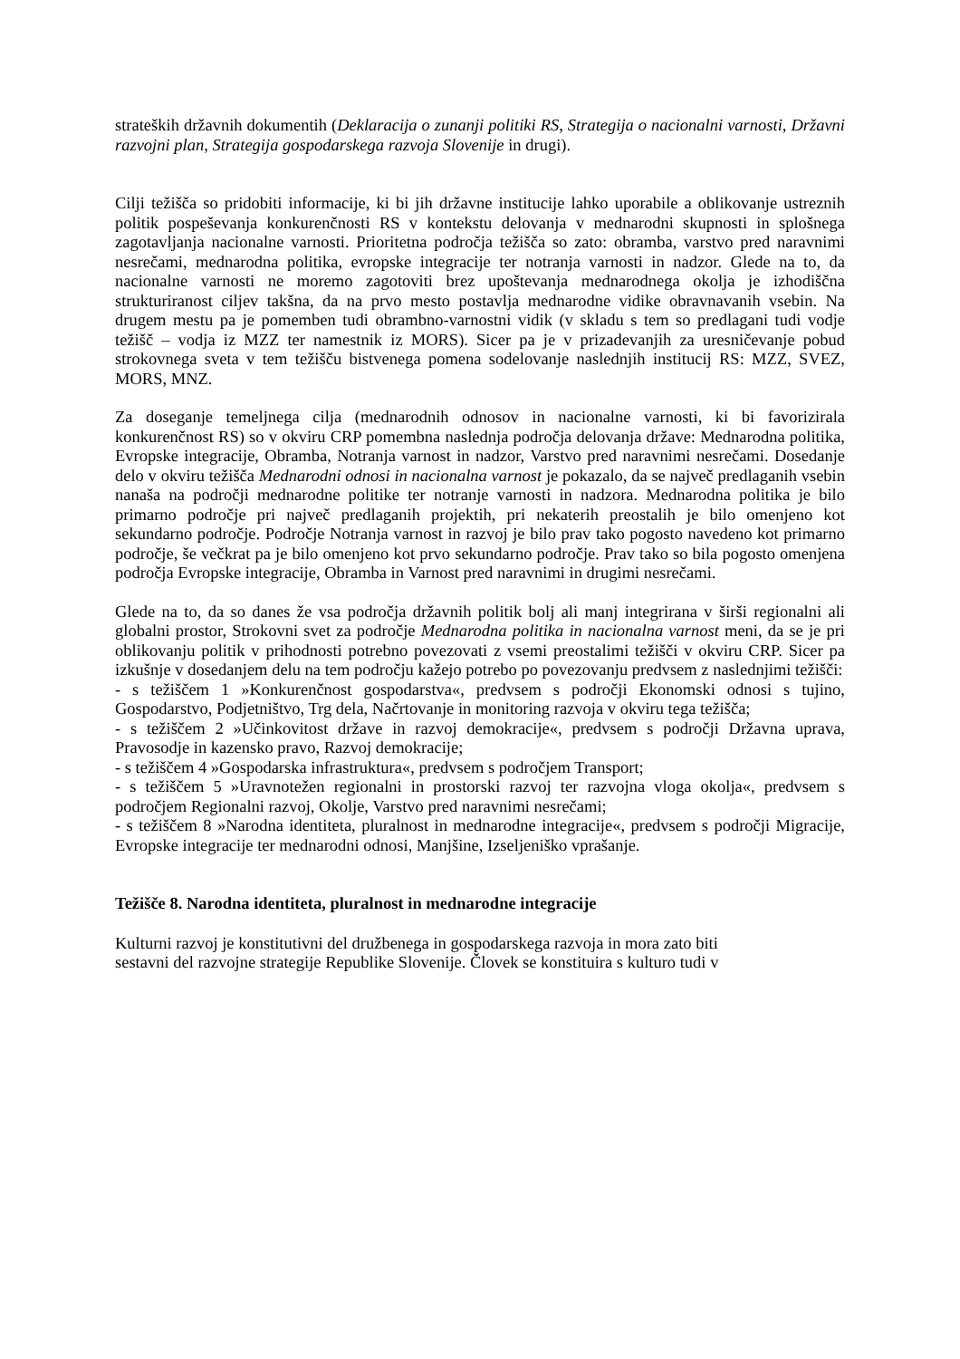strateških državnih dokumentih (Deklaracija o zunanji politiki RS, Strategija o nacionalni varnosti, Državni razvojni plan, Strategija gospodarskega razvoja Slovenije in drugi).
Cilji težišča so pridobiti informacije, ki bi jih državne institucije lahko uporabile a oblikovanje ustreznih politik pospeševanja konkurenčnosti RS v kontekstu delovanja v mednarodni skupnosti in splošnega zagotavljanja nacionalne varnosti. Prioritetna področja težišča so zato: obramba, varstvo pred naravnimi nesrečami, mednarodna politika, evropske integracije ter notranja varnosti in nadzor. Glede na to, da nacionalne varnosti ne moremo zagotoviti brez upoštevanja mednarodnega okolja je izhodiščna strukturiranost ciljev takšna, da na prvo mesto postavlja mednarodne vidike obravnavanih vsebin. Na drugem mestu pa je pomemben tudi obrambno-varnostni vidik (v skladu s tem so predlagani tudi vodje težišč – vodja iz MZZ ter namestnik iz MORS). Sicer pa je v prizadevanjih za uresničevanje pobud strokovnega sveta v tem težišču bistvenega pomena sodelovanje naslednjih institucij RS: MZZ, SVEZ, MORS, MNZ.
Za doseganje temeljnega cilja (mednarodnih odnosov in nacionalne varnosti, ki bi favorizirala konkurenčnost RS) so v okviru CRP pomembna naslednja področja delovanja države: Mednarodna politika, Evropske integracije, Obramba, Notranja varnost in nadzor, Varstvo pred naravnimi nesrečami. Dosedanje delo v okviru težišča Mednarodni odnosi in nacionalna varnost je pokazalo, da se največ predlaganih vsebin nanaša na področji mednarodne politike ter notranje varnosti in nadzora. Mednarodna politika je bilo primarno področje pri največ predlaganih projektih, pri nekaterih preostalih je bilo omenjeno kot sekundarno področje. Področje Notranja varnost in razvoj je bilo prav tako pogosto navedeno kot primarno področje, še večkrat pa je bilo omenjeno kot prvo sekundarno področje. Prav tako so bila pogosto omenjena področja Evropske integracije, Obramba in Varnost pred naravnimi in drugimi nesrečami.
Glede na to, da so danes že vsa področja državnih politik bolj ali manj integrirana v širši regionalni ali globalni prostor, Strokovni svet za področje Mednarodna politika in nacionalna varnost meni, da se je pri oblikovanju politik v prihodnosti potrebno povezovati z vsemi preostalimi težišči v okviru CRP. Sicer pa izkušnje v dosedanjem delu na tem področju kažejo potrebo po povezovanju predvsem z naslednjimi težišči:
- s težiščem 1 »Konkurenčnost gospodarstva«, predvsem s področji Ekonomski odnosi s tujino, Gospodarstvo, Podjetništvo, Trg dela, Načrtovanje in monitoring razvoja v okviru tega težišča;
- s težiščem 2 »Učinkovitost države in razvoj demokracije«, predvsem s področji Državna uprava, Pravosodje in kazensko pravo, Razvoj demokracije;
- s težiščem 4 »Gospodarska infrastruktura«, predvsem s področjem Transport;
- s težiščem 5 »Uravnotežen regionalni in prostorski razvoj ter razvojna vloga okolja«, predvsem s področjem Regionalni razvoj, Okolje, Varstvo pred naravnimi nesrečami;
- s težiščem 8 »Narodna identiteta, pluralnost in mednarodne integracije«, predvsem s področji Migracije, Evropske integracije ter mednarodni odnosi, Manjšine, Izseljeniško vprašanje.
Težišče 8. Narodna identiteta, pluralnost in mednarodne integracije
Kulturni razvoj je konstitutivni del družbenega in gospodarskega razvoja in mora zato biti
sestavni del razvojne strategije Republike Slovenije. Človek se konstituira s kulturo tudi v